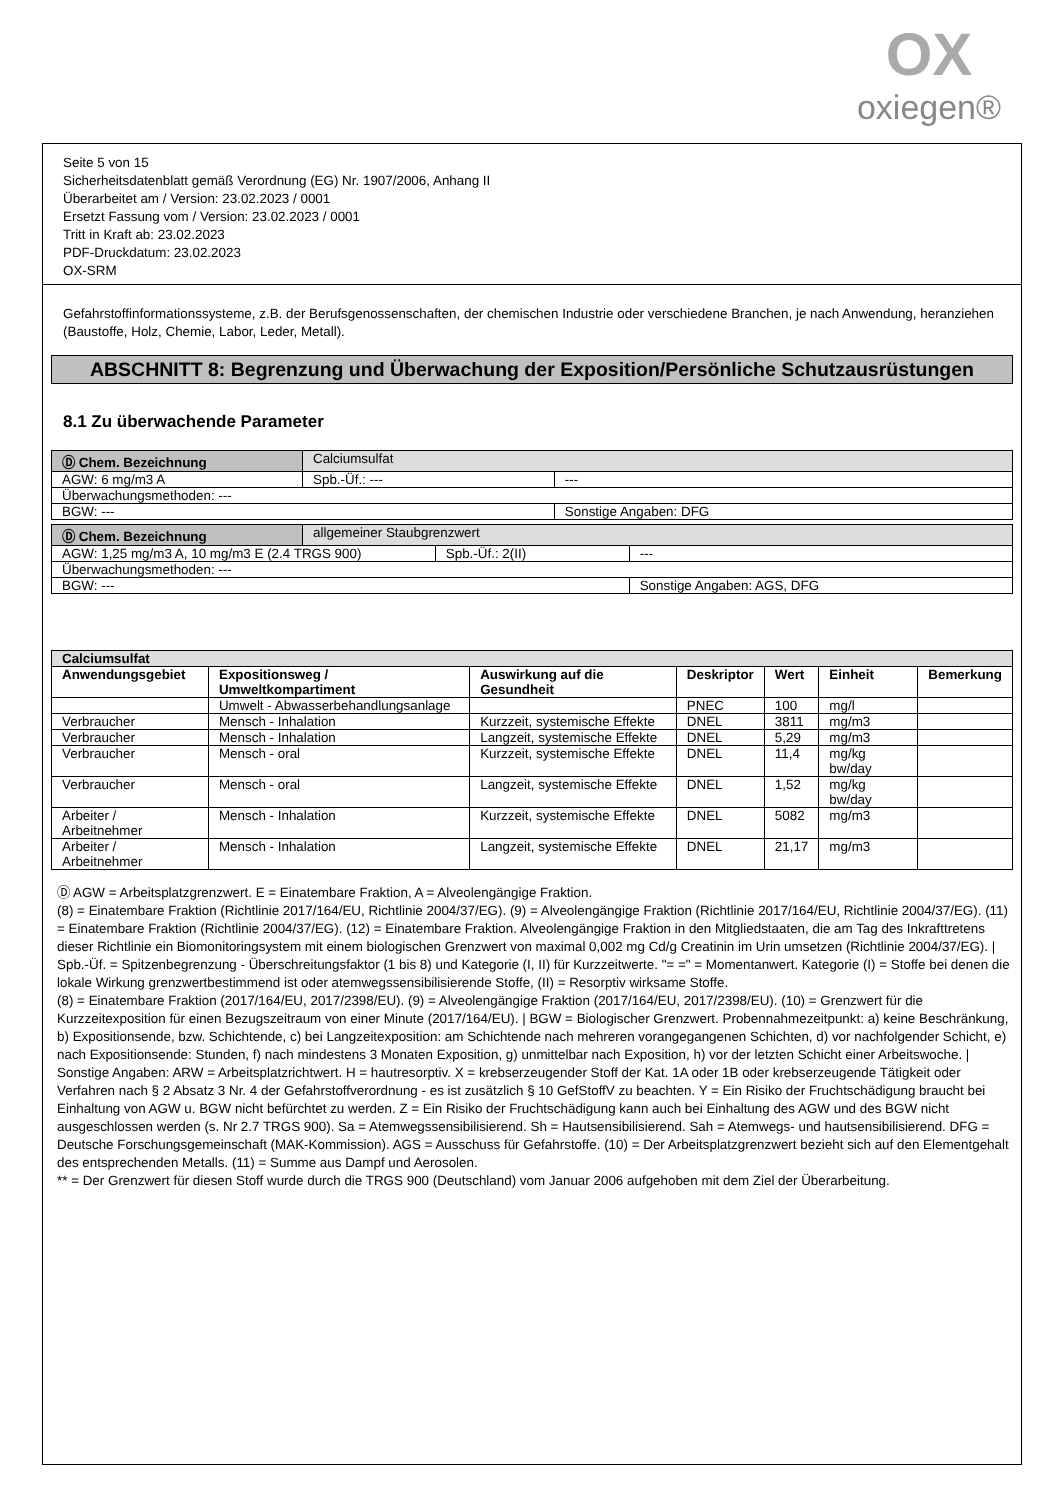OX
oxiegen®
Seite 5 von 15
Sicherheitsdatenblatt gemäß Verordnung (EG) Nr. 1907/2006, Anhang II
Überarbeitet am / Version: 23.02.2023 / 0001
Ersetzt Fassung vom / Version: 23.02.2023 / 0001
Tritt in Kraft ab: 23.02.2023
PDF-Druckdatum: 23.02.2023
OX-SRM
Gefahrstoffinformationssysteme, z.B. der Berufsgenossenschaften, der chemischen Industrie oder verschiedene Branchen, je nach Anwendung, heranziehen (Baustoffe, Holz, Chemie, Labor, Leder, Metall).
ABSCHNITT 8: Begrenzung und Überwachung der Exposition/Persönliche Schutzausrüstungen
8.1 Zu überwachende Parameter
| Ⓓ Chem. Bezeichnung | Calciumsulfat | | |
| AGW: 6 mg/m3 A | | Spb.-Üf.: --- | --- |
| Überwachungsmethoden: --- | | | |
| BGW: --- | | | Sonstige Angaben: DFG |
| Ⓓ Chem. Bezeichnung | allgemeiner Staubgrenzwert | | |
| AGW: 1,25 mg/m3 A, 10 mg/m3 E (2.4 TRGS 900) | | Spb.-Üf.: 2(II) | --- |
| Überwachungsmethoden: --- | | | |
| BGW: --- | | | Sonstige Angaben: AGS, DFG |
| Calciumsulfat | | | | | | |
| --- | --- | --- | --- | --- | --- | --- |
| Anwendungsgebiet | Expositionsweg / Umweltkompartiment | Auswirkung auf die Gesundheit | Deskriptor | Wert | Einheit | Bemerkung |
| | Umwelt - Abwasserbehandlungsanlage | | PNEC | 100 | mg/l | |
| Verbraucher | Mensch - Inhalation | Kurzzeit, systemische Effekte | DNEL | 3811 | mg/m3 | |
| Verbraucher | Mensch - Inhalation | Langzeit, systemische Effekte | DNEL | 5,29 | mg/m3 | |
| Verbraucher | Mensch - oral | Kurzzeit, systemische Effekte | DNEL | 11,4 | mg/kg bw/day | |
| Verbraucher | Mensch - oral | Langzeit, systemische Effekte | DNEL | 1,52 | mg/kg bw/day | |
| Arbeiter / Arbeitnehmer | Mensch - Inhalation | Kurzzeit, systemische Effekte | DNEL | 5082 | mg/m3 | |
| Arbeiter / Arbeitnehmer | Mensch - Inhalation | Langzeit, systemische Effekte | DNEL | 21,17 | mg/m3 | |
Ⓓ AGW = Arbeitsplatzgrenzwert. E = Einatembare Fraktion, A = Alveolengängige Fraktion.
(8) = Einatembare Fraktion (Richtlinie 2017/164/EU, Richtlinie 2004/37/EG). (9) = Alveolengängige Fraktion (Richtlinie 2017/164/EU, Richtlinie 2004/37/EG). (11) = Einatembare Fraktion (Richtlinie 2004/37/EG). (12) = Einatembare Fraktion. Alveolengängige Fraktion in den Mitgliedstaaten, die am Tag des Inkrafttretens dieser Richtlinie ein Biomonitoringsystem mit einem biologischen Grenzwert von maximal 0,002 mg Cd/g Creatinin im Urin umsetzen (Richtlinie 2004/37/EG). | Spb.-Üf. = Spitzenbegrenzung - Überschreitungsfaktor (1 bis 8) und Kategorie (I, II) für Kurzzeitwerte. "= =" = Momentanwert. Kategorie (I) = Stoffe bei denen die lokale Wirkung grenzwertbestimmend ist oder atemwegssensibilisierende Stoffe, (II) = Resorptiv wirksame Stoffe.
(8) = Einatembare Fraktion (2017/164/EU, 2017/2398/EU). (9) = Alveolengängige Fraktion (2017/164/EU, 2017/2398/EU). (10) = Grenzwert für die Kurzzeitexposition für einen Bezugszeitraum von einer Minute (2017/164/EU). | BGW = Biologischer Grenzwert. Probennahmezeitpunkt: a) keine Beschränkung, b) Expositionsende, bzw. Schichtende, c) bei Langzeitexposition: am Schichtende nach mehreren vorangegangenen Schichten, d) vor nachfolgender Schicht, e) nach Expositionsende: Stunden, f) nach mindestens 3 Monaten Exposition, g) unmittelbar nach Exposition, h) vor der letzten Schicht einer Arbeitswoche. | Sonstige Angaben: ARW = Arbeitsplatzrichtwert. H = hautresorptiv. X = krebserzeugender Stoff der Kat. 1A oder 1B oder krebserzeugende Tätigkeit oder Verfahren nach § 2 Absatz 3 Nr. 4 der Gefahrstoffverordnung - es ist zusätzlich § 10 GefStoffV zu beachten. Y = Ein Risiko der Fruchtschädigung braucht bei Einhaltung von AGW u. BGW nicht befürchtet zu werden. Z = Ein Risiko der Fruchtschädigung kann auch bei Einhaltung des AGW und des BGW nicht ausgeschlossen werden (s. Nr 2.7 TRGS 900). Sa = Atemwegssensibilisierend. Sh = Hautsensibilisierend. Sah = Atemwegs- und hautsensibilisierend. DFG = Deutsche Forschungsgemeinschaft (MAK-Kommission). AGS = Ausschuss für Gefahrstoffe. (10) = Der Arbeitsplatzgrenzwert bezieht sich auf den Elementgehalt des entsprechenden Metalls. (11) = Summe aus Dampf und Aerosolen.
** = Der Grenzwert für diesen Stoff wurde durch die TRGS 900 (Deutschland) vom Januar 2006 aufgehoben mit dem Ziel der Überarbeitung.